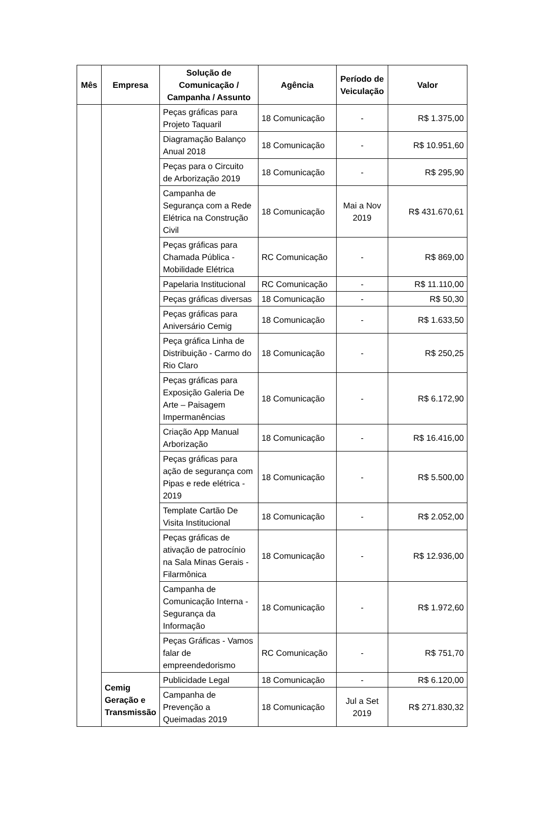| Mês | Empresa | Solução de Comunicação / Campanha / Assunto | Agência | Período de Veiculação | Valor |
| --- | --- | --- | --- | --- | --- |
| | | Peças gráficas para Projeto Taquaril | 18 Comunicação | - | R$ 1.375,00 |
| | | Diagramação Balanço Anual 2018 | 18 Comunicação | - | R$ 10.951,60 |
| | | Peças para o Circuito de Arborização 2019 | 18 Comunicação | - | R$ 295,90 |
| | | Campanha de Segurança com a Rede Elétrica na Construção Civil | 18 Comunicação | Mai a Nov 2019 | R$ 431.670,61 |
| | | Peças gráficas para Chamada Pública - Mobilidade Elétrica | RC Comunicação | - | R$ 869,00 |
| | | Papelaria Institucional | RC Comunicação | - | R$ 11.110,00 |
| | | Peças gráficas diversas | 18 Comunicação | - | R$ 50,30 |
| | | Peças gráficas para Aniversário Cemig | 18 Comunicação | - | R$ 1.633,50 |
| | | Peça gráfica Linha de Distribuição - Carmo do Rio Claro | 18 Comunicação | - | R$ 250,25 |
| | | Peças gráficas para Exposição Galeria De Arte – Paisagem Impermanências | 18 Comunicação | - | R$ 6.172,90 |
| | | Criação App Manual Arborização | 18 Comunicação | - | R$ 16.416,00 |
| | | Peças gráficas para ação de segurança com Pipas e rede elétrica - 2019 | 18 Comunicação | - | R$ 5.500,00 |
| | | Template Cartão De Visita Institucional | 18 Comunicação | - | R$ 2.052,00 |
| | | Peças gráficas de ativação de patrocínio na Sala Minas Gerais - Filarmônica | 18 Comunicação | - | R$ 12.936,00 |
| | | Campanha de Comunicação Interna - Segurança da Informação | 18 Comunicação | - | R$ 1.972,60 |
| | | Peças Gráficas - Vamos falar de empreendedorismo | RC Comunicação | - | R$ 751,70 |
| | Cemig Geração e Transmissão | Publicidade Legal | 18 Comunicação | - | R$ 6.120,00 |
| | | Campanha de Prevenção a Queimadas 2019 | 18 Comunicação | Jul a Set 2019 | R$ 271.830,32 |